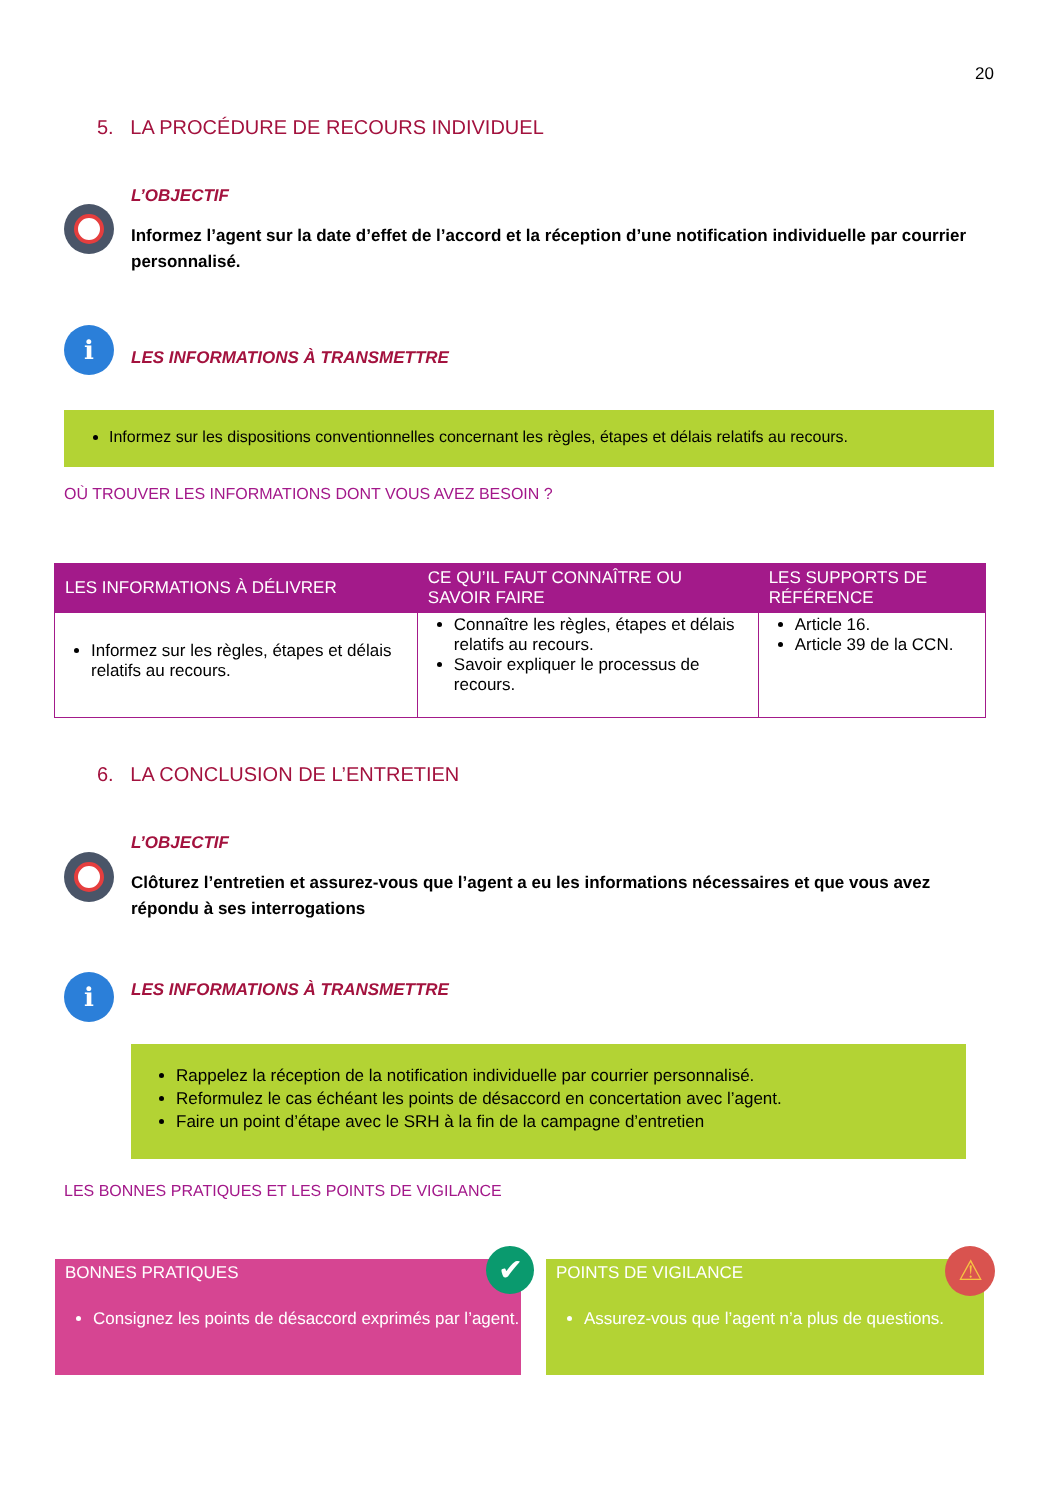20
5. LA PROCÉDURE DE RECOURS INDIVIDUEL
L’OBJECTIF
Informez l’agent sur la date d’effet de l’accord et la réception d’une notification individuelle par courrier personnalisé.
i
LES INFORMATIONS À TRANSMETTRE
Informez sur les dispositions conventionnelles concernant les règles, étapes et délais relatifs au recours.
OÙ TROUVER LES INFORMATIONS DONT VOUS AVEZ BESOIN ?
| LES INFORMATIONS À DÉLIVRER | CE QU’IL FAUT CONNAÎTRE OU SAVOIR FAIRE | LES SUPPORTS DE RÉFÉRENCE |
| --- | --- | --- |
| Informez sur les règles, étapes et délais relatifs au recours. | Connaître les règles, étapes et délais relatifs au recours. Savoir expliquer le processus de recours. | Article 16. Article 39 de la CCN. |
6. LA CONCLUSION DE L’ENTRETIEN
L’OBJECTIF
Clôturez l’entretien et assurez-vous que l’agent a eu les informations nécessaires et que vous avez répondu à ses interrogations
i LES INFORMATIONS À TRANSMETTRE
Rappelez la réception de la notification individuelle par courrier personnalisé.
Reformulez le cas échéant les points de désaccord en concertation avec l’agent.
Faire un point d’étape avec le SRH à la fin de la campagne d’entretien
LES BONNES PRATIQUES ET LES POINTS DE VIGILANCE
BONNES PRATIQUES
Consignez les points de désaccord exprimés par l’agent.
✔
POINTS DE VIGILANCE
Assurez-vous que l’agent n’a plus de questions.
⚠